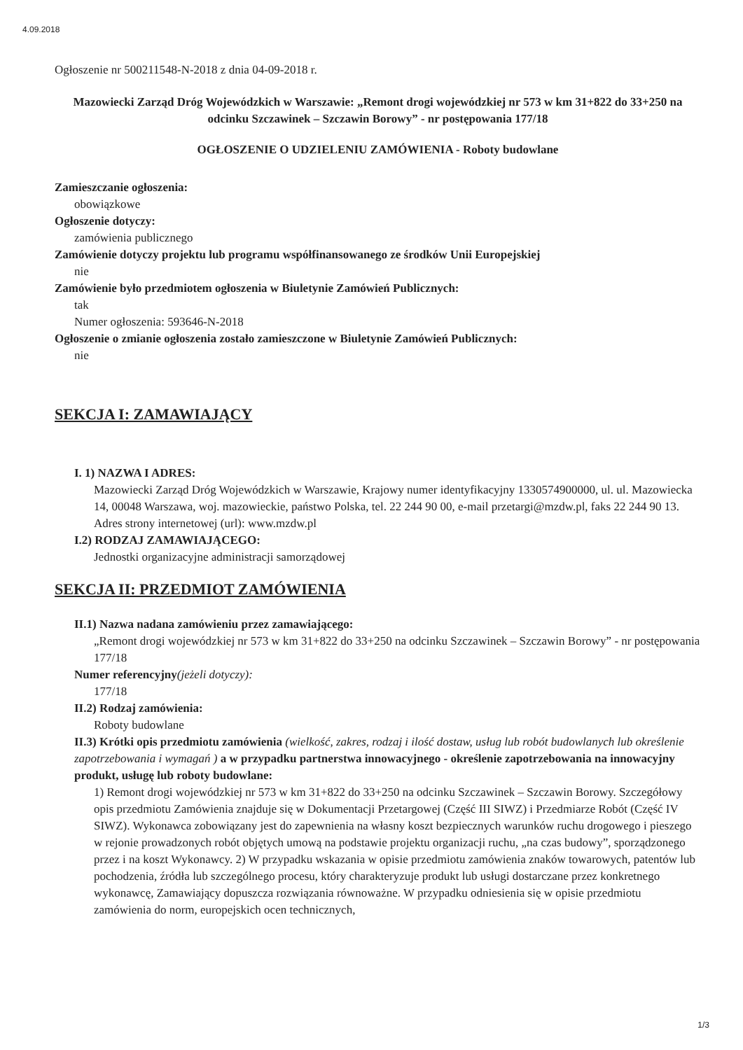4.09.2018
Ogłoszenie nr 500211548-N-2018 z dnia 04-09-2018 r.
Mazowiecki Zarząd Dróg Wojewódzkich w Warszawie: „Remont drogi wojewódzkiej nr 573 w km 31+822 do 33+250 na odcinku Szczawinek – Szczawin Borowy” - nr postępowania 177/18
OGŁOSZENIE O UDZIELENIU ZAMÓWIENIA - Roboty budowlane
Zamieszczanie ogłoszenia:
obowiązkowe
Ogłoszenie dotyczy:
zamówienia publicznego
Zamówienie dotyczy projektu lub programu współfinansowanego ze środków Unii Europejskiej
nie
Zamówienie było przedmiotem ogłoszenia w Biuletynie Zamówień Publicznych:
tak
Numer ogłoszenia: 593646-N-2018
Ogłoszenie o zmianie ogłoszenia zostało zamieszczone w Biuletynie Zamówień Publicznych:
nie
SEKCJA I: ZAMAWIAJĄCY
I. 1) NAZWA I ADRES:
Mazowiecki Zarząd Dróg Wojewódzkich w Warszawie, Krajowy numer identyfikacyjny 1330574900000, ul. ul. Mazowiecka 14, 00048 Warszawa, woj. mazowieckie, państwo Polska, tel. 22 244 90 00, e-mail przetargi@mzdw.pl, faks 22 244 90 13.
Adres strony internetowej (url): www.mzdw.pl
I.2) RODZAJ ZAMAWIAJĄCEGO:
Jednostki organizacyjne administracji samorządowej
SEKCJA II: PRZEDMIOT ZAMÓWIENIA
II.1) Nazwa nadana zamówieniu przez zamawiającego:
„Remont drogi wojewódzkiej nr 573 w km 31+822 do 33+250 na odcinku Szczawinek – Szczawin Borowy” - nr postępowania 177/18
Numer referencyjny(jeżeli dotyczy):
177/18
II.2) Rodzaj zamówienia:
Roboty budowlane
II.3) Krótki opis przedmiotu zamówienia (wielkość, zakres, rodzaj i ilość dostaw, usług lub robót budowlanych lub określenie zapotrzebowania i wymagań ) a w przypadku partnerstwa innowacyjnego - określenie zapotrzebowania na innowacyjny produkt, usługę lub roboty budowlane:
1) Remont drogi wojewódzkiej nr 573 w km 31+822 do 33+250 na odcinku Szczawinek – Szczawin Borowy. Szczegółowy opis przedmiotu Zamówienia znajduje się w Dokumentacji Przetargowej (Część III SIWZ) i Przedmiarze Robót (Część IV SIWZ). Wykonawca zobowiązany jest do zapewnienia na własny koszt bezpiecznych warunków ruchu drogowego i pieszego w rejonie prowadzonych robót objętych umową na podstawie projektu organizacji ruchu, „na czas budowy”, sporządzonego przez i na koszt Wykonawcy. 2) W przypadku wskazania w opisie przedmiotu zamówienia znaków towarowych, patentów lub pochodzenia, źródła lub szczególnego procesu, który charakteryzuje produkt lub usługi dostarczane przez konkretnego wykonawcę, Zamawiający dopuszcza rozwiązania równoważne. W przypadku odniesienia się w opisie przedmiotu zamówienia do norm, europejskich ocen technicznych,
1/3